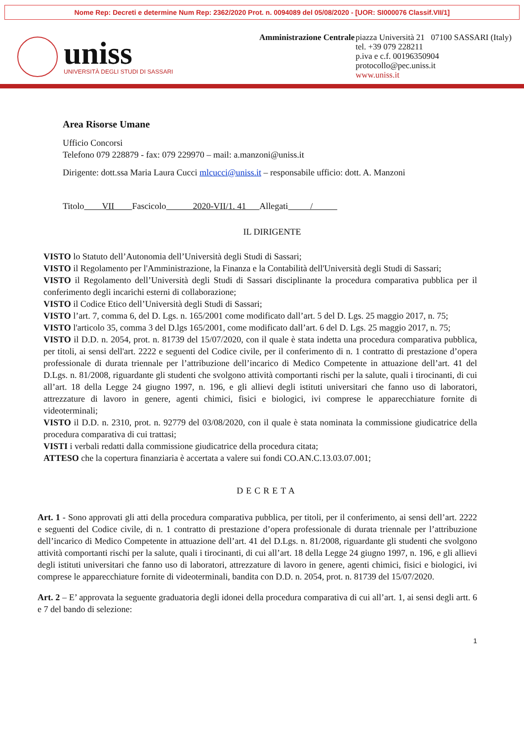Nome Rep: Decreti e determine Num Rep: 2362/2020 Prot. n. 0094089 del 05/08/2020 - [UOR: SI000076 Classif.VII/1]
uniss
UNIVERSITÀ DEGLI STUDI DI SASSARI
Amministrazione Centrale
piazza Università 21 07100 SASSARI (Italy)
tel. +39 079 228211
p.iva e c.f. 00196350904
protocollo@pec.uniss.it
www.uniss.it
Area Risorse Umane
Ufficio Concorsi
Telefono 079 228879 - fax: 079 229970 – mail: a.manzoni@uniss.it
Dirigente: dott.ssa Maria Laura Cucci mlcucci@uniss.it – responsabile ufficio: dott. A. Manzoni
Titolo VII Fascicolo 2020-VII/1. 41 Allegati /
IL DIRIGENTE
VISTO lo Statuto dell’Autonomia dell’Università degli Studi di Sassari;
VISTO il Regolamento per l'Amministrazione, la Finanza e la Contabilità dell'Università degli Studi di Sassari;
VISTO il Regolamento dell’Università degli Studi di Sassari disciplinante la procedura comparativa pubblica per il conferimento degli incarichi esterni di collaborazione;
VISTO il Codice Etico dell’Università degli Studi di Sassari;
VISTO l’art. 7, comma 6, del D. Lgs. n. 165/2001 come modificato dall’art. 5 del D. Lgs. 25 maggio 2017, n. 75;
VISTO l'articolo 35, comma 3 del D.lgs 165/2001, come modificato dall’art. 6 del D. Lgs. 25 maggio 2017, n. 75;
VISTO il D.D. n. 2054, prot. n. 81739 del 15/07/2020, con il quale è stata indetta una procedura comparativa pubblica, per titoli, ai sensi dell'art. 2222 e seguenti del Codice civile, per il conferimento di n. 1 contratto di prestazione d’opera professionale di durata triennale per l’attribuzione dell’incarico di Medico Competente in attuazione dell’art. 41 del D.Lgs. n. 81/2008, riguardante gli studenti che svolgono attività comportanti rischi per la salute, quali i tirocinanti, di cui all’art. 18 della Legge 24 giugno 1997, n. 196, e gli allievi degli istituti universitari che fanno uso di laboratori, attrezzature di lavoro in genere, agenti chimici, fisici e biologici, ivi comprese le apparecchiature fornite di videoterminali;
VISTO il D.D. n. 2310, prot. n. 92779 del 03/08/2020, con il quale è stata nominata la commissione giudicatrice della procedura comparativa di cui trattasi;
VISTI i verbali redatti dalla commissione giudicatrice della procedura citata;
ATTESO che la copertura finanziaria è accertata a valere sui fondi CO.AN.C.13.03.07.001;
DECRETA
Art. 1 - Sono approvati gli atti della procedura comparativa pubblica, per titoli, per il conferimento, ai sensi dell’art. 2222 e seguenti del Codice civile, di n. 1 contratto di prestazione d’opera professionale di durata triennale per l’attribuzione dell’incarico di Medico Competente in attuazione dell’art. 41 del D.Lgs. n. 81/2008, riguardante gli studenti che svolgono attività comportanti rischi per la salute, quali i tirocinanti, di cui all’art. 18 della Legge 24 giugno 1997, n. 196, e gli allievi degli istituti universitari che fanno uso di laboratori, attrezzature di lavoro in genere, agenti chimici, fisici e biologici, ivi comprese le apparecchiature fornite di videoterminali, bandita con D.D. n. 2054, prot. n. 81739 del 15/07/2020.
Art. 2 – E’ approvata la seguente graduatoria degli idonei della procedura comparativa di cui all’art. 1, ai sensi degli artt. 6 e 7 del bando di selezione:
1